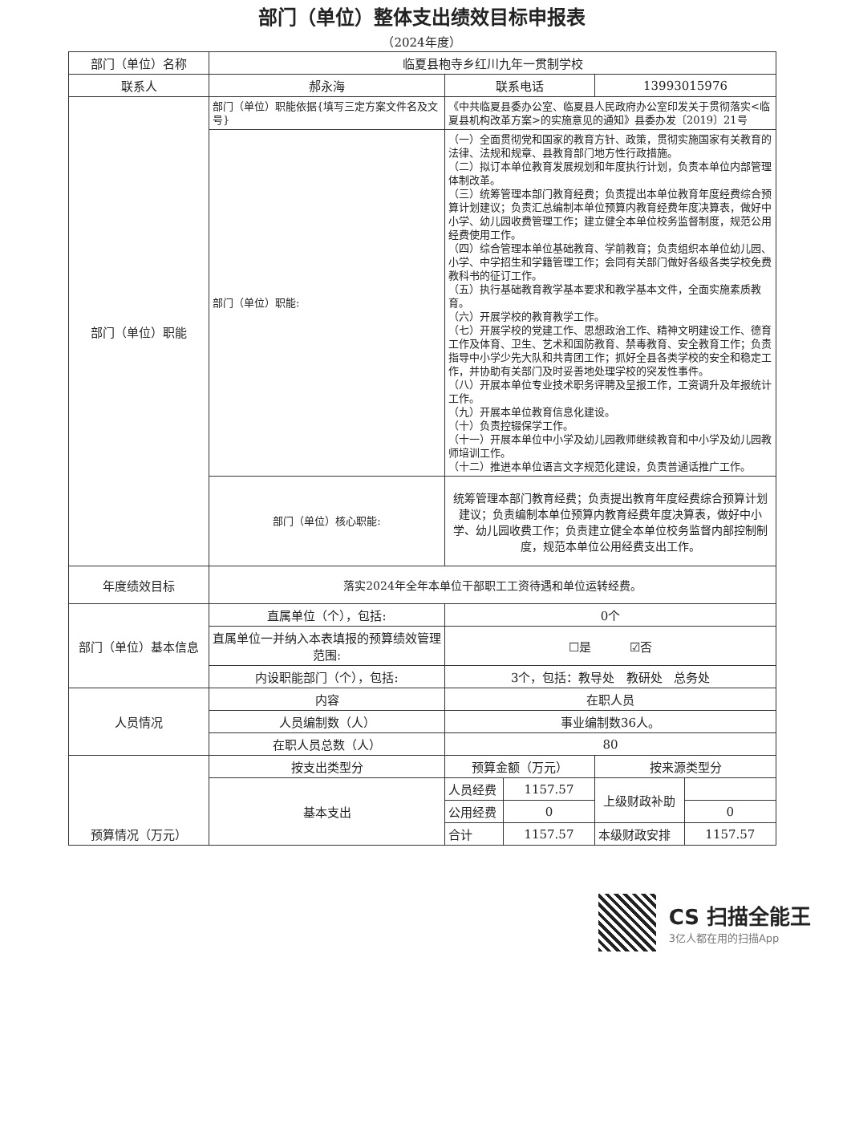部门（单位）整体支出绩效目标申报表
（2024年度）
| 部门（单位）名称 | 临夏县枹寺乡红川九年一贯制学校 | | | | |
| 联系人 | 郝永海 | 联系电话 | | 13993015976 | |
| 部门（单位）职能 | 部门（单位）职能依据{填写三定方案文件名及文号} | 《中共临夏县委办公室、临夏县人民政府办公室印发关于贯彻落实<临夏县机构改革方案>的实施意见的通知》县委办发〔2019〕21号 | | | |
| | 部门（单位）职能: | （一）全面贯彻党和国家的教育方针、政策，贯彻实施国家有关教育的法律、法规和规章、县教育部门地方性行政措施。 （二）拟订本单位教育发展规划和年度执行计划，负责本单位内部管理体制改革。 （三）统筹管理本部门教育经费；负责提出本单位教育年度经费综合预算计划建议；负责汇总编制本单位预算内教育经费年度决算表，做好中小学、幼儿园收费管理工作；建立健全本单位校务监督制度，规范公用经费使用工作。 （四）综合管理本单位基础教育、学前教育；负责组织本单位幼儿园、小学、中学招生和学籍管理工作；会同有关部门做好各级各类学校免费教科书的征订工作。 （五）执行基础教育教学基本要求和教学基本文件，全面实施素质教育。 （六）开展学校的教育教学工作。 （七）开展学校的党建工作、思想政治工作、精神文明建设工作、德育工作及体育、卫生、艺术和国防教育、禁毒教育、安全教育工作；负责指导中小学少先大队和共青团工作；抓好全县各类学校的安全和稳定工作，并协助有关部门及时妥善地处理学校的突发性事件。 （八）开展本单位专业技术职务评聘及呈报工作，工资调升及年报统计工作。 （九）开展本单位教育信息化建设。 （十）负责控辍保学工作。 （十一）开展本单位中小学及幼儿园教师继续教育和中小学及幼儿园教师培训工作。 （十二）推进本单位语言文字规范化建设，负责普通话推广工作。 | | | |
| | 部门（单位）核心职能: | 统筹管理本部门教育经费；负责提出教育年度经费综合预算计划建议；负责编制本单位预算内教育经费年度决算表，做好中小学、幼儿园收费工作；负责建立健全本单位校务监督内部控制制度，规范本单位公用经费支出工作。 | | | |
| 年度绩效目标 | 落实2024年全年本单位干部职工工资待遇和单位运转经费。 | | | | |
| 部门（单位）基本信息 | 直属单位（个），包括: | 0个 | | | |
| | 直属单位一并纳入本表填报的预算绩效管理范围: | ☐是 ☑否 | | | |
| | 内设职能部门（个），包括: | 3个，包括：教导处 教研处 总务处 | | | |
| 人员情况 | 内容 | 在职人员 | | | |
| | 人员编制数（人） | 事业编制数36人。 | | | |
| | 在职人员总数（人） | 80 | | | |
| 预算情况（万元） | 按支出类型分 | 预算金额（万元） | | 按来源类型分 | |
| | 基本支出 | 人员经费 | 1157.57 | 上级财政补助 | |
| | | 公用经费 | 0 | | 0 |
| | | 合计 | 1157.57 | 本级财政安排 | 1157.57 |
CS 扫描全能王
3亿人都在用的扫描App